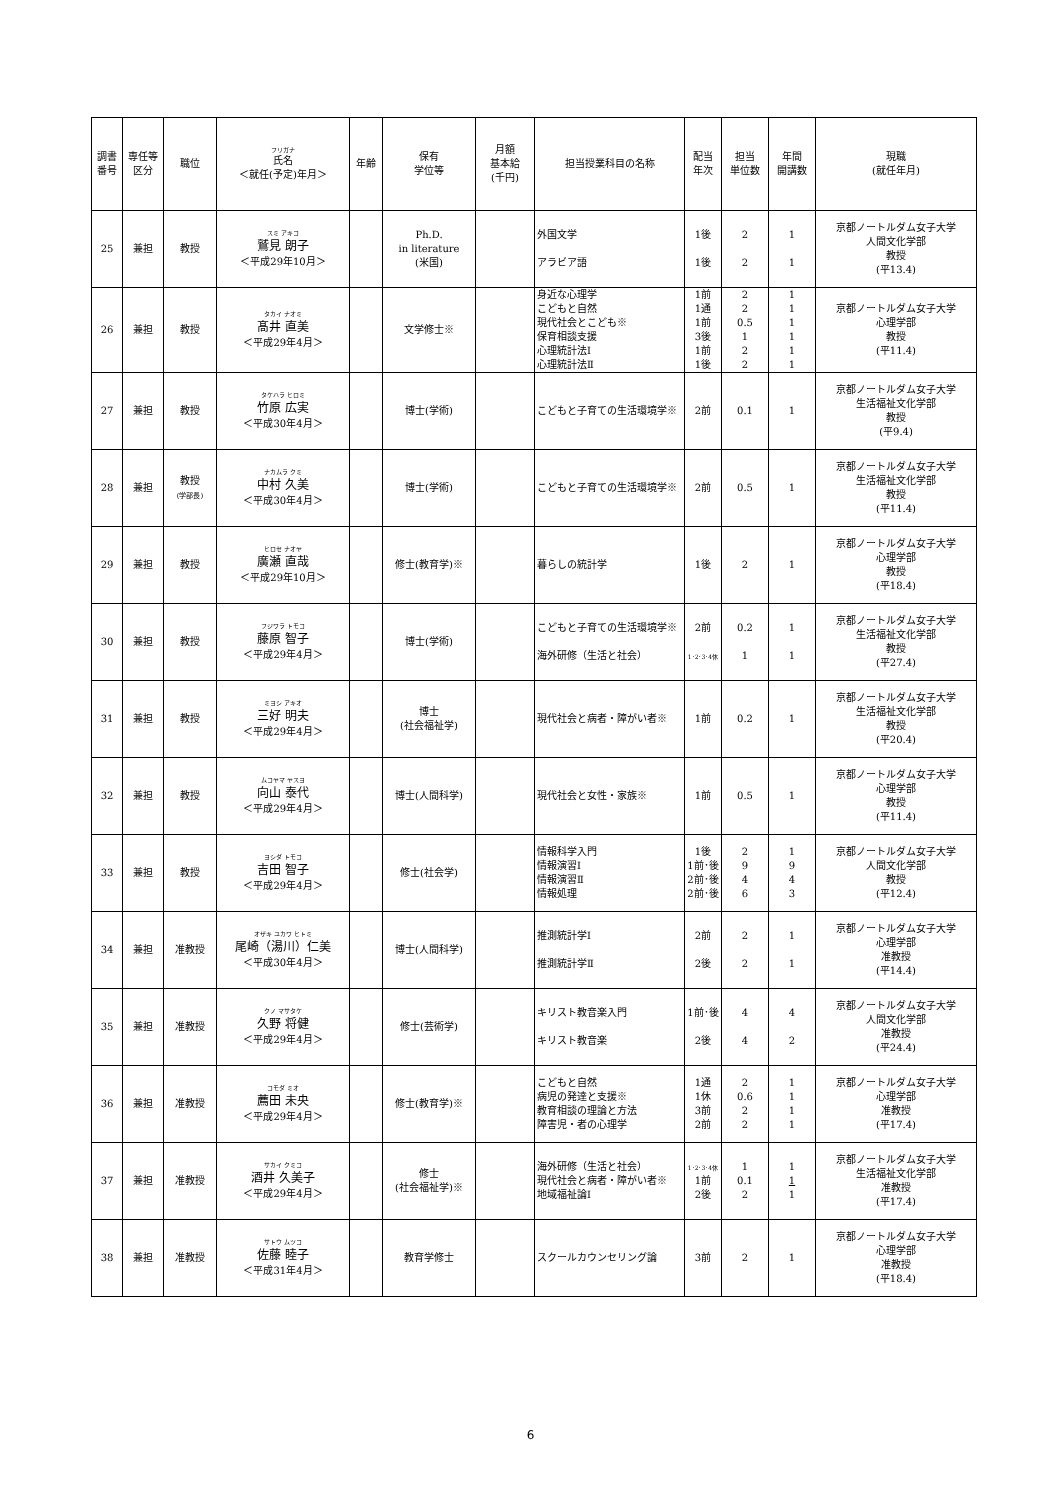| 調書番号 | 専任等区分 | 職位 | フリガナ 氏名 ＜就任(予定)年月＞ | 年齢 | 保有 学位等 | 月額 基本給 (千円) | 担当授業科目の名称 | 配当 年次 | 担当 単位数 | 年間 開講数 | 現職 (就任年月) |
| --- | --- | --- | --- | --- | --- | --- | --- | --- | --- | --- | --- |
| 25 | 兼担 | 教授 | スミ アキコ 鷲見 朗子 ＜平成29年10月＞ | | Ph.D. in literature (米国) | | 外国文学 アラビア語 | 1後 1後 | 2 2 | 1 1 | 京都ノートルダム女子大学 人間文化学部 教授 (平13.4) |
| 26 | 兼担 | 教授 | タカイ ナオミ 髙井 直美 ＜平成29年4月＞ | | 文学修士※ | | 身近な心理学 こどもと自然 現代社会とこども※ 保育相談支援 心理統計法Ⅰ 心理統計法Ⅱ | 1前 1通 1前 3後 1前 1後 | 2 2 0.5 1 2 2 | 1 1 1 1 1 1 | 京都ノートルダム女子大学 心理学部 教授 (平11.4) |
| 27 | 兼担 | 教授 | タケハラ ヒロミ 竹原 広実 ＜平成30年4月＞ | | 博士(学術) | | こどもと子育ての生活環境学※ | 2前 | 0.1 | 1 | 京都ノートルダム女子大学 生活福祉文化学部 教授 (平9.4) |
| 28 | 兼担 | 教授 (学部長) | ナカムラ クミ 中村 久美 ＜平成30年4月＞ | | 博士(学術) | | こどもと子育ての生活環境学※ | 2前 | 0.5 | 1 | 京都ノートルダム女子大学 生活福祉文化学部 教授 (平11.4) |
| 29 | 兼担 | 教授 | ヒロセ ナオヤ 廣瀬 直哉 ＜平成29年10月＞ | | 修士(教育学)※ | | 暮らしの統計学 | 1後 | 2 | 1 | 京都ノートルダム女子大学 心理学部 教授 (平18.4) |
| 30 | 兼担 | 教授 | フジワラ トモコ 藤原 智子 ＜平成29年4月＞ | | 博士(学術) | | こどもと子育ての生活環境学※ 海外研修（生活と社会） | 2前 1･2･3･4休 | 0.2 1 | 1 1 | 京都ノートルダム女子大学 生活福祉文化学部 教授 (平27.4) |
| 31 | 兼担 | 教授 | ミヨシ アキオ 三好 明夫 ＜平成29年4月＞ | | 博士 (社会福祉学) | | 現代社会と病者・障がい者※ | 1前 | 0.2 | 1 | 京都ノートルダム女子大学 生活福祉文化学部 教授 (平20.4) |
| 32 | 兼担 | 教授 | ムコヤマ ヤスヨ 向山 泰代 ＜平成29年4月＞ | | 博士(人間科学) | | 現代社会と女性・家族※ | 1前 | 0.5 | 1 | 京都ノートルダム女子大学 心理学部 教授 (平11.4) |
| 33 | 兼担 | 教授 | ヨシダ トモコ 吉田 智子 ＜平成29年4月＞ | | 修士(社会学) | | 情報科学入門 情報演習Ⅰ 情報演習Ⅱ 情報処理 | 1後 1前･後 2前･後 2前･後 | 2 9 4 6 | 1 9 4 3 | 京都ノートルダム女子大学 人間文化学部 教授 (平12.4) |
| 34 | 兼担 | 准教授 | オザキ ユカワ ヒトミ 尾崎（湯川）仁美 ＜平成30年4月＞ | | 博士(人間科学) | | 推測統計学Ⅰ 推測統計学Ⅱ | 2前 2後 | 2 2 | 1 1 | 京都ノートルダム女子大学 心理学部 准教授 (平14.4) |
| 35 | 兼担 | 准教授 | クノ マサタケ 久野 将健 ＜平成29年4月＞ | | 修士(芸術学) | | キリスト教音楽入門 キリスト教音楽 | 1前･後 2後 | 4 4 | 4 2 | 京都ノートルダム女子大学 人間文化学部 准教授 (平24.4) |
| 36 | 兼担 | 准教授 | コモダ ミオ 薦田 未央 ＜平成29年4月＞ | | 修士(教育学)※ | | こどもと自然 病児の発達と支援※ 教育相談の理論と方法 障害児・者の心理学 | 1通 1休 3前 2前 | 2 0.6 2 2 | 1 1 1 1 | 京都ノートルダム女子大学 心理学部 准教授 (平17.4) |
| 37 | 兼担 | 准教授 | サカイ クミコ 酒井 久美子 ＜平成29年4月＞ | | 修士 (社会福祉学)※ | | 海外研修（生活と社会） 現代社会と病者・障がい者※ 地域福祉論Ⅰ | 1･2･3･4休 1前 2後 | 1 0.1 2 | 1 1 1 | 京都ノートルダム女子大学 生活福祉文化学部 准教授 (平17.4) |
| 38 | 兼担 | 准教授 | サトウ ムツコ 佐藤 睦子 ＜平成31年4月＞ | | 教育学修士 | | スクールカウンセリング論 | 3前 | 2 | 1 | 京都ノートルダム女子大学 心理学部 准教授 (平18.4) |
6